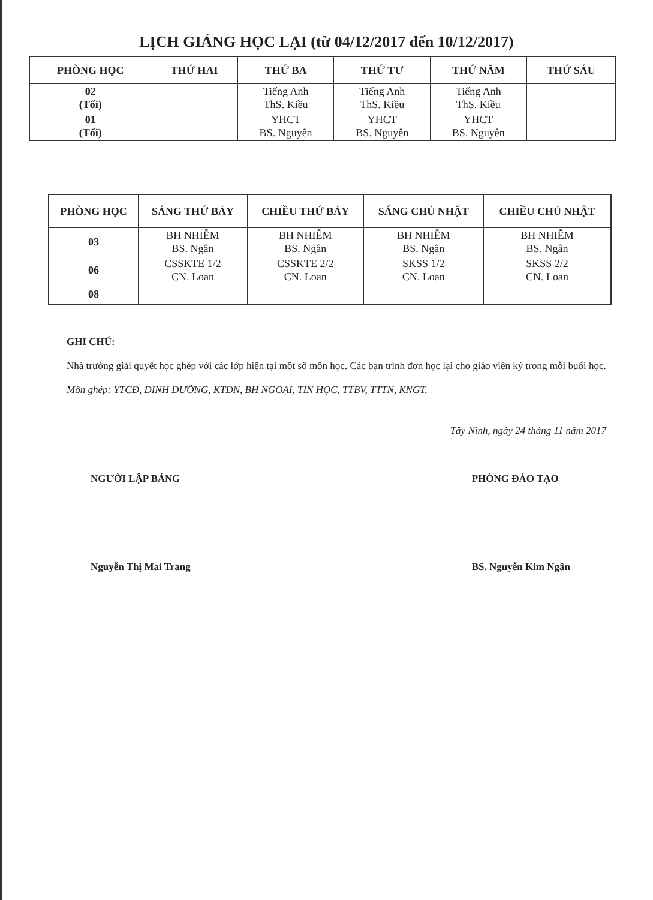LỊCH GIẢNG HỌC LẠI (từ 04/12/2017 đến 10/12/2017)
| PHÒNG HỌC | THỨ HAI | THỨ BA | THỨ TƯ | THỨ NĂM | THỨ SÁU |
| --- | --- | --- | --- | --- | --- |
| 02 (Tối) | | Tiếng Anh ThS. Kiều | Tiếng Anh ThS. Kiều | Tiếng Anh ThS. Kiều | |
| 01 (Tối) | | YHCT BS. Nguyên | YHCT BS. Nguyên | YHCT BS. Nguyên | |
| PHÒNG HỌC | SÁNG THỨ BẢY | CHIỀU THỨ BẢY | SÁNG CHỦ NHẬT | CHIỀU CHỦ NHẬT |
| --- | --- | --- | --- | --- |
| 03 | BH NHIỄM BS. Ngân | BH NHIỄM BS. Ngân | BH NHIỄM BS. Ngân | BH NHIỄM BS. Ngân |
| 06 | CSSKTE 1/2 CN. Loan | CSSKTE 2/2 CN. Loan | SKSS 1/2 CN. Loan | SKSS 2/2 CN. Loan |
| 08 | | | | |
GHI CHÚ:
Nhà trường giải quyết học ghép với các lớp hiện tại một số môn học. Các bạn trình đơn học lại cho giáo viên ký trong mỗi buổi học.
Môn ghép: YTCĐ, DINH DƯỠNG, KTDN, BH NGOẠI, TIN HỌC, TTBV, TTTN, KNGT.
Tây Ninh, ngày 24 tháng 11 năm 2017
NGƯỜI LẬP BẢNG
Nguyễn Thị Mai Trang
PHÒNG ĐÀO TẠO
BS. Nguyễn Kim Ngân